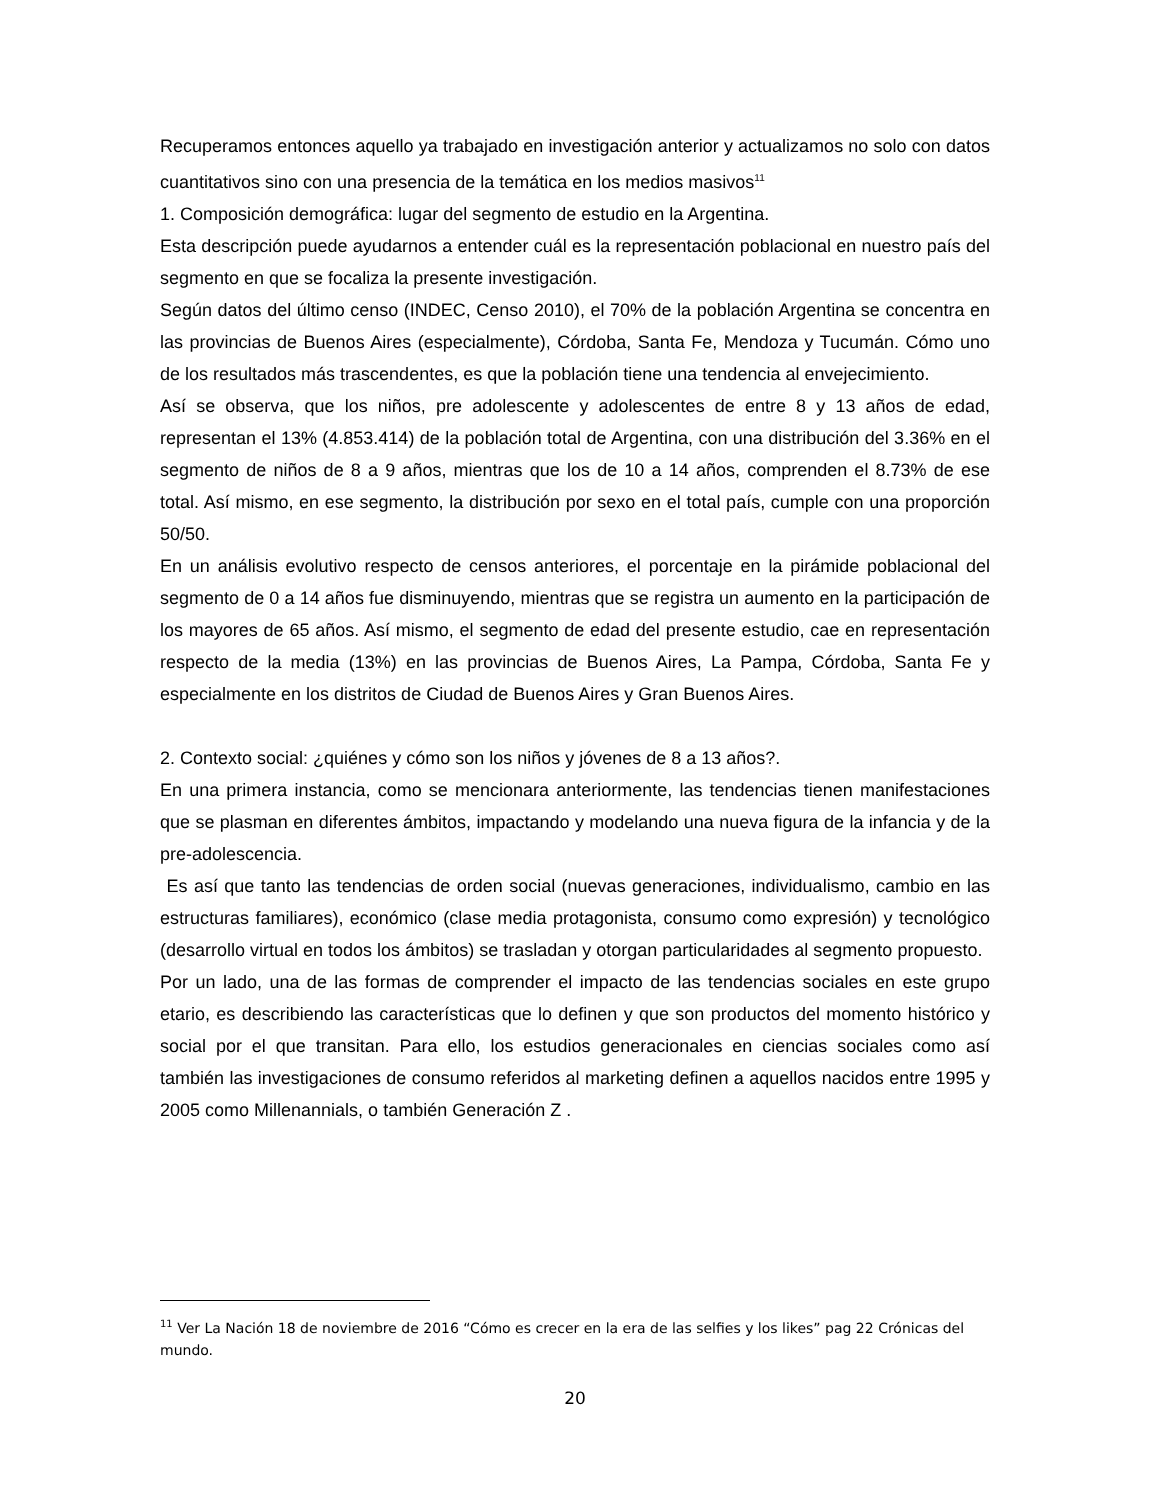Recuperamos entonces aquello ya trabajado en investigación anterior y actualizamos no solo con datos cuantitativos sino con una presencia de la temática en los medios masivos<sup>11</sup>
1. Composición demográfica: lugar del segmento de estudio en la Argentina.
Esta descripción puede ayudarnos a entender cuál es la representación poblacional en nuestro país del segmento en que se focaliza la presente investigación.
Según datos del último censo (INDEC, Censo 2010), el 70% de la población Argentina se concentra en las provincias de Buenos Aires (especialmente), Córdoba, Santa Fe, Mendoza y Tucumán. Cómo uno de los resultados más trascendentes, es que la población tiene una tendencia al envejecimiento.
Así se observa, que los niños, pre adolescente y adolescentes de entre 8 y 13 años de edad, representan el 13% (4.853.414) de la población total de Argentina, con una distribución del 3.36% en el segmento de niños de 8 a 9 años, mientras que los de 10 a 14 años, comprenden el 8.73% de ese total. Así mismo, en ese segmento, la distribución por sexo en el total país, cumple con una proporción 50/50.
En un análisis evolutivo respecto de censos anteriores, el porcentaje en la pirámide poblacional del segmento de 0 a 14 años fue disminuyendo, mientras que se registra un aumento en la participación de los mayores de 65 años. Así mismo, el segmento de edad del presente estudio, cae en representación respecto de la media (13%) en las provincias de Buenos Aires, La Pampa, Córdoba, Santa Fe y especialmente en los distritos de Ciudad de Buenos Aires y Gran Buenos Aires.
2. Contexto social: ¿quiénes y cómo son los niños y jóvenes de 8 a 13 años?.
En una primera instancia, como se mencionara anteriormente, las tendencias tienen manifestaciones que se plasman en diferentes ámbitos, impactando y modelando una nueva figura de la infancia y de la pre-adolescencia.
Es así que tanto las tendencias de orden social (nuevas generaciones, individualismo, cambio en las estructuras familiares), económico (clase media protagonista, consumo como expresión) y tecnológico (desarrollo virtual en todos los ámbitos) se trasladan y otorgan particularidades al segmento propuesto.
Por un lado, una de las formas de comprender el impacto de las tendencias sociales en este grupo etario, es describiendo las características que lo definen y que son productos del momento histórico y social por el que transitan. Para ello, los estudios generacionales en ciencias sociales como así también las investigaciones de consumo referidos al marketing definen a aquellos nacidos entre 1995 y 2005 como Millenannials, o también Generación Z .
<sup>11</sup> Ver La Nación 18 de noviembre de 2016 “Cómo es crecer en la era de las selfies y los likes” pag 22 Crónicas del mundo.
20